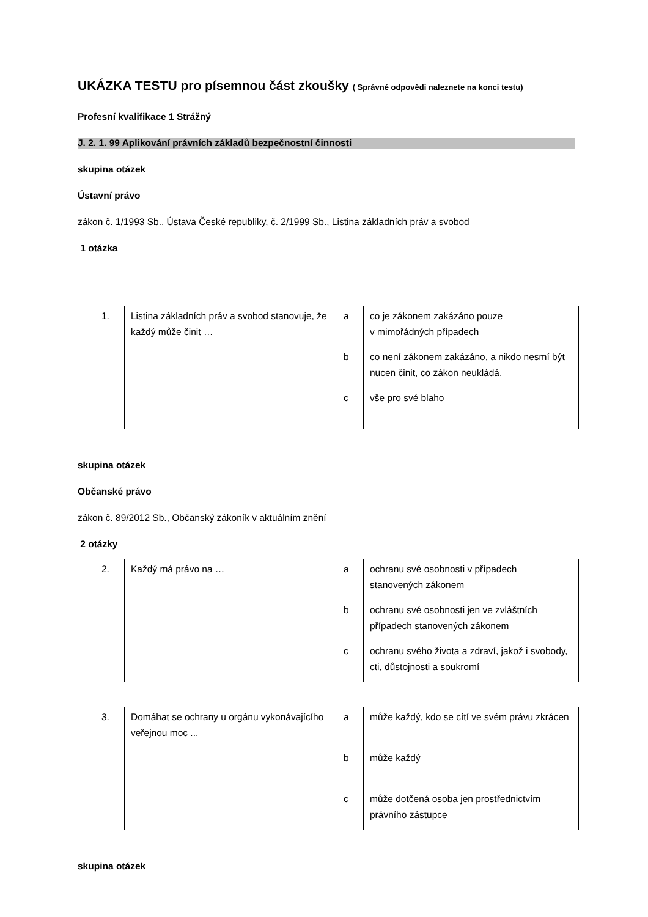UKÁZKA TESTU pro písemnou část zkoušky ( Správné odpovědi naleznete na konci testu)
Profesní kvalifikace 1 Strážný
J. 2. 1. 99 Aplikování právních základů bezpečnostní činnosti
skupina otázek
Ústavní právo
zákon č. 1/1993 Sb., Ústava České republiky, č. 2/1999 Sb., Listina základních práv a svobod
1 otázka
| 1. | Listina základních práv a svobod stanovuje, že každý může činit … | a | co je zákonem zakázáno pouze v mimořádných případech |
| | | b | co není zákonem zakázáno, a nikdo nesmí být nucen činit, co zákon neukládá. |
| | | c | vše pro své blaho |
skupina otázek
Občanské právo
zákon č. 89/2012 Sb., Občanský zákoník v aktuálním znění
2 otázky
| 2. | Každý má právo na … | a | ochranu své osobnosti v případech stanovených zákonem |
| | | b | ochranu své osobnosti jen ve zvláštních případech stanovených zákonem |
| | | c | ochranu svého života a zdraví, jakož i svobody, cti, důstojnosti a soukromí |
| 3. | Domáhat se ochrany u orgánu vykonávajícího veřejnou moc ... | a | může každý, kdo se cítí ve svém právu zkrácen |
| | | b | může každý |
| | | c | může dotčená osoba jen prostřednictvím právního zástupce |
skupina otázek